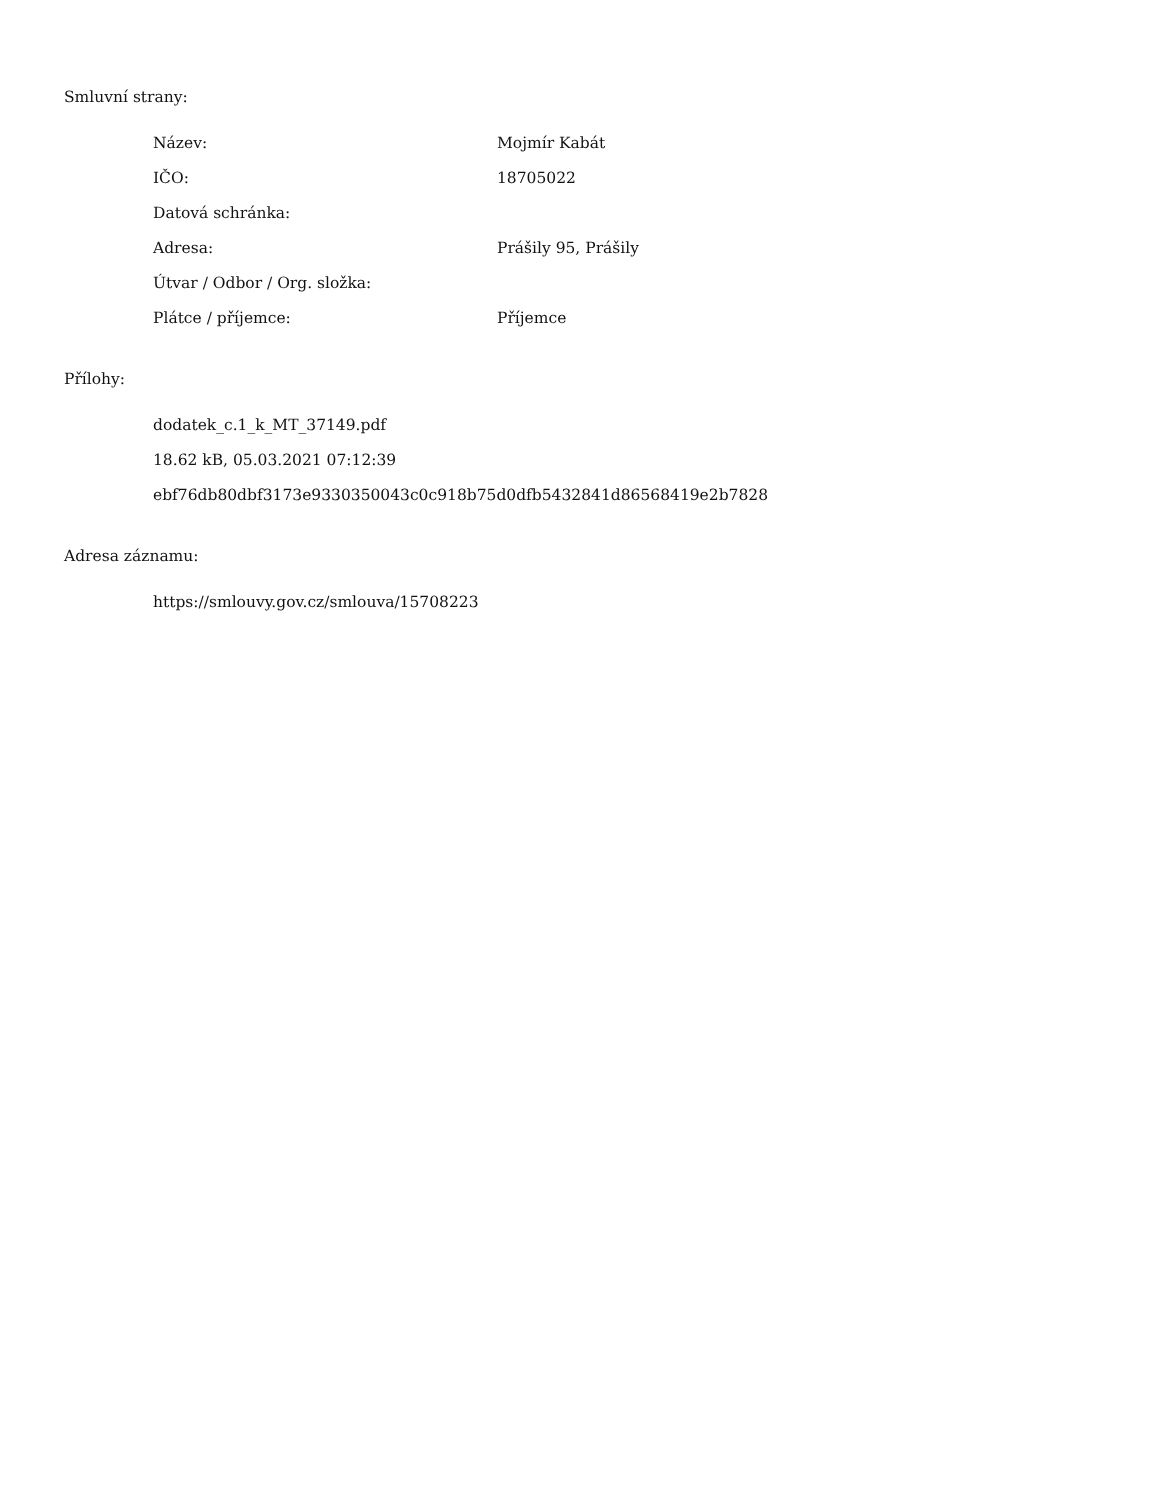Smluvní strany:
| Název: | Mojmír Kabát |
| IČO: | 18705022 |
| Datová schránka: | |
| Adresa: | Prášily 95, Prášily |
| Útvar / Odbor / Org. složka: | |
| Plátce / příjemce: | Příjemce |
Přílohy:
dodatek_c.1_k_MT_37149.pdf
18.62 kB, 05.03.2021 07:12:39
ebf76db80dbf3173e9330350043c0c918b75d0dfb5432841d86568419e2b7828
Adresa záznamu:
https://smlouvy.gov.cz/smlouva/15708223